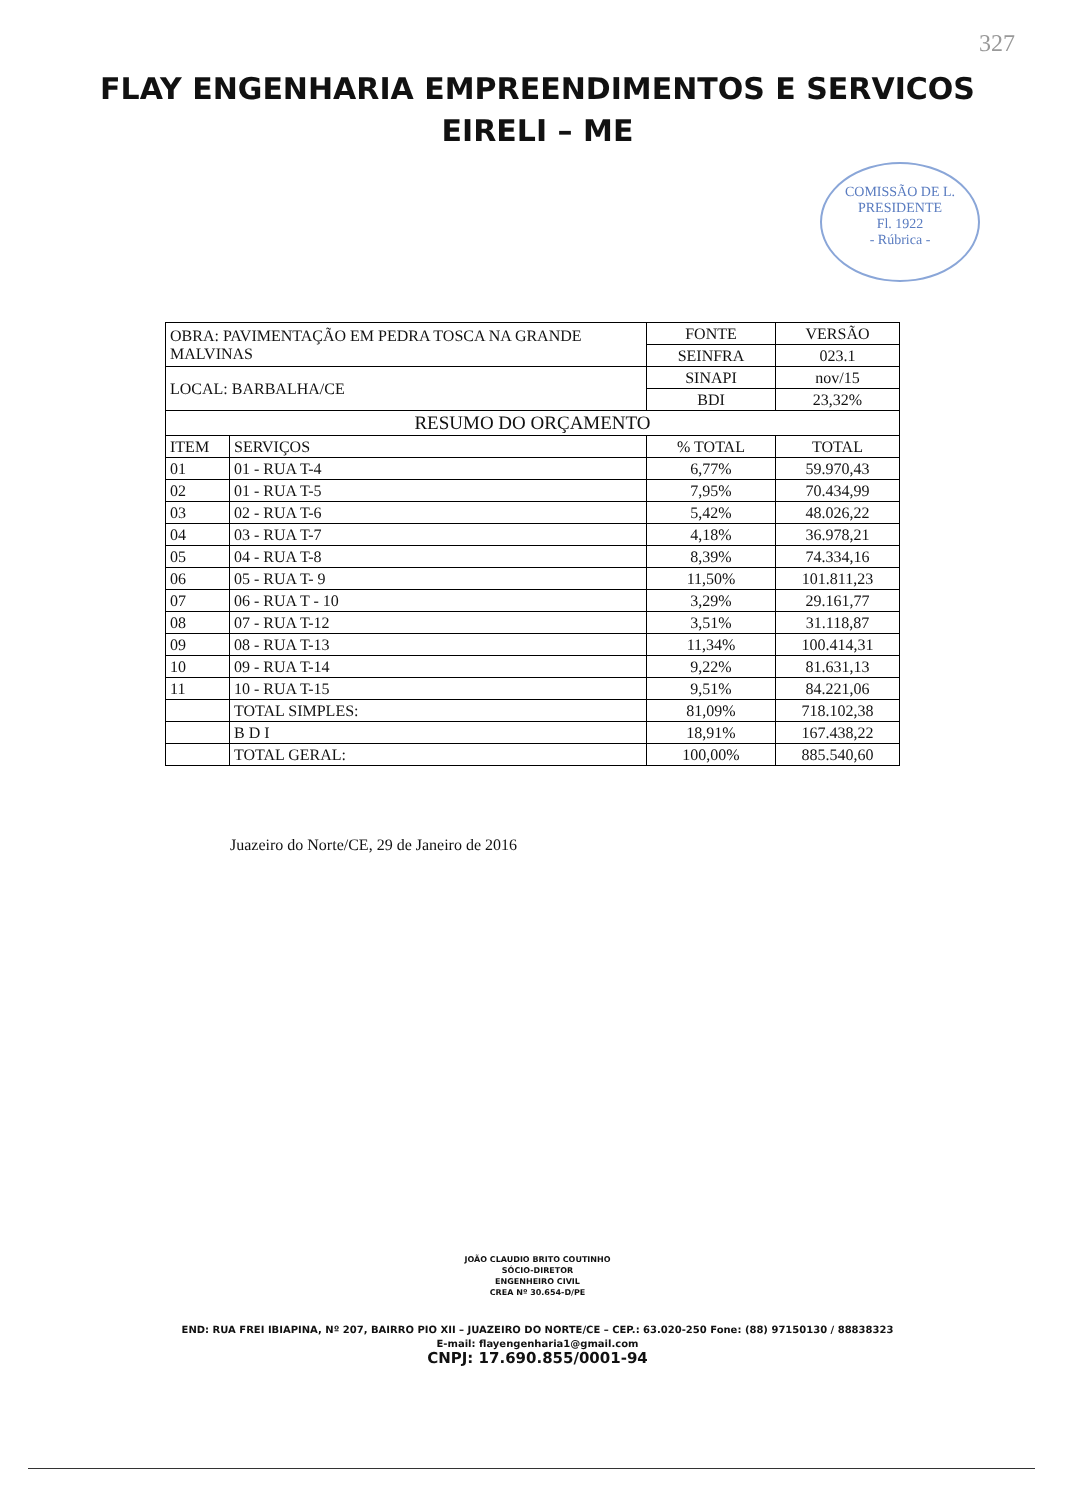327
FLAY ENGENHARIA EMPREENDIMENTOS E SERVICOS
EIRELI – ME
COMISSÃO DE L.
PRESIDENTE
Fl. 1922
- Rúbrica -
| OBRA: PAVIMENTAÇÃO EM PEDRA TOSCA NA GRANDE MALVINAS | | FONTE | VERSÃO |
| | | SEINFRA | 023.1 |
| LOCAL: BARBALHA/CE | | SINAPI | nov/15 |
| | | BDI | 23,32% |
| RESUMO DO ORÇAMENTO | | | |
| ITEM | SERVIÇOS | % TOTAL | TOTAL |
| 01 | 01 - RUA T-4 | 6,77% | 59.970,43 |
| 02 | 01 - RUA T-5 | 7,95% | 70.434,99 |
| 03 | 02 - RUA T-6 | 5,42% | 48.026,22 |
| 04 | 03 - RUA T-7 | 4,18% | 36.978,21 |
| 05 | 04 - RUA T-8 | 8,39% | 74.334,16 |
| 06 | 05 - RUA T- 9 | 11,50% | 101.811,23 |
| 07 | 06 - RUA T - 10 | 3,29% | 29.161,77 |
| 08 | 07 - RUA T-12 | 3,51% | 31.118,87 |
| 09 | 08 - RUA T-13 | 11,34% | 100.414,31 |
| 10 | 09 - RUA T-14 | 9,22% | 81.631,13 |
| 11 | 10 - RUA T-15 | 9,51% | 84.221,06 |
| | TOTAL SIMPLES: | 81,09% | 718.102,38 |
| | B D I | 18,91% | 167.438,22 |
| | TOTAL GERAL: | 100,00% | 885.540,60 |
Juazeiro do Norte/CE, 29 de Janeiro de 2016
JOÃO CLAUDIO BRITO COUTINHO
SÓCIO-DIRETOR
ENGENHEIRO CIVIL
CREA Nº 30.654-D/PE
END: RUA FREI IBIAPINA, Nº 207, BAIRRO PIO XII – JUAZEIRO DO NORTE/CE – CEP.: 63.020-250 Fone: (88) 97150130 / 88838323
E-mail: flayengenharia1@gmail.com
CNPJ: 17.690.855/0001-94